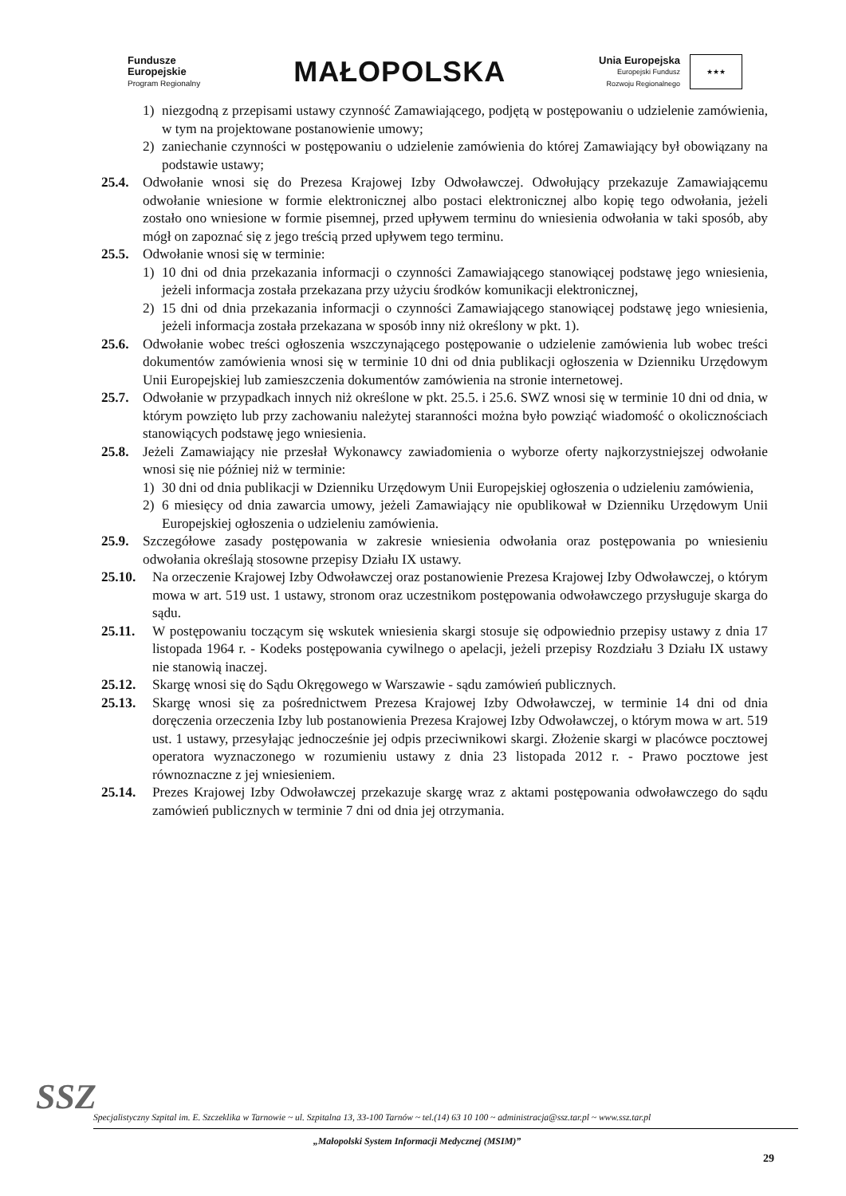Fundusze
Europejskie
Program Regionalny
MAŁOPOLSKA
Unia Europejska
Europejski Fundusz
Rozwoju Regionalnego
★★★
1) niezgodną z przepisami ustawy czynność Zamawiającego, podjętą w postępowaniu o udzielenie zamówienia, w tym na projektowane postanowienie umowy;
2) zaniechanie czynności w postępowaniu o udzielenie zamówienia do której Zamawiający był obowiązany na podstawie ustawy;
25.4. Odwołanie wnosi się do Prezesa Krajowej Izby Odwoławczej. Odwołujący przekazuje Zamawiającemu odwołanie wniesione w formie elektronicznej albo postaci elektronicznej albo kopię tego odwołania, jeżeli zostało ono wniesione w formie pisemnej, przed upływem terminu do wniesienia odwołania w taki sposób, aby mógł on zapoznać się z jego treścią przed upływem tego terminu.
25.5. Odwołanie wnosi się w terminie:
1) 10 dni od dnia przekazania informacji o czynności Zamawiającego stanowiącej podstawę jego wniesienia, jeżeli informacja została przekazana przy użyciu środków komunikacji elektronicznej,
2) 15 dni od dnia przekazania informacji o czynności Zamawiającego stanowiącej podstawę jego wniesienia, jeżeli informacja została przekazana w sposób inny niż określony w pkt. 1).
25.6. Odwołanie wobec treści ogłoszenia wszczynającego postępowanie o udzielenie zamówienia lub wobec treści dokumentów zamówienia wnosi się w terminie 10 dni od dnia publikacji ogłoszenia w Dzienniku Urzędowym Unii Europejskiej lub zamieszczenia dokumentów zamówienia na stronie internetowej.
25.7. Odwołanie w przypadkach innych niż określone w pkt. 25.5. i 25.6. SWZ wnosi się w terminie 10 dni od dnia, w którym powzięto lub przy zachowaniu należytej staranności można było powziąć wiadomość o okolicznościach stanowiących podstawę jego wniesienia.
25.8. Jeżeli Zamawiający nie przesłał Wykonawcy zawiadomienia o wyborze oferty najkorzystniejszej odwołanie wnosi się nie później niż w terminie:
1) 30 dni od dnia publikacji w Dzienniku Urzędowym Unii Europejskiej ogłoszenia o udzieleniu zamówienia,
2) 6 miesięcy od dnia zawarcia umowy, jeżeli Zamawiający nie opublikował w Dzienniku Urzędowym Unii Europejskiej ogłoszenia o udzieleniu zamówienia.
25.9. Szczegółowe zasady postępowania w zakresie wniesienia odwołania oraz postępowania po wniesieniu odwołania określają stosowne przepisy Działu IX ustawy.
25.10. Na orzeczenie Krajowej Izby Odwoławczej oraz postanowienie Prezesa Krajowej Izby Odwoławczej, o którym mowa w art. 519 ust. 1 ustawy, stronom oraz uczestnikom postępowania odwoławczego przysługuje skarga do sądu.
25.11. W postępowaniu toczącym się wskutek wniesienia skargi stosuje się odpowiednio przepisy ustawy z dnia 17 listopada 1964 r. - Kodeks postępowania cywilnego o apelacji, jeżeli przepisy Rozdziału 3 Działu IX ustawy nie stanowią inaczej.
25.12. Skargę wnosi się do Sądu Okręgowego w Warszawie - sądu zamówień publicznych.
25.13. Skargę wnosi się za pośrednictwem Prezesa Krajowej Izby Odwoławczej, w terminie 14 dni od dnia doręczenia orzeczenia Izby lub postanowienia Prezesa Krajowej Izby Odwoławczej, o którym mowa w art. 519 ust. 1 ustawy, przesyłając jednocześnie jej odpis przeciwnikowi skargi. Złożenie skargi w placówce pocztowej operatora wyznaczonego w rozumieniu ustawy z dnia 23 listopada 2012 r. - Prawo pocztowe jest równoznaczne z jej wniesieniem.
25.14. Prezes Krajowej Izby Odwoławczej przekazuje skargę wraz z aktami postępowania odwoławczego do sądu zamówień publicznych w terminie 7 dni od dnia jej otrzymania.
SSZ
Specjalistyczny Szpital im. E. Szczeklika w Tarnowie ~ ul. Szpitalna 13, 33-100 Tarnów ~ tel.(14) 63 10 100 ~ administracja@ssz.tar.pl ~ www.ssz.tar.pl
„Małopolski System Informacji Medycznej (MSIM)”
29